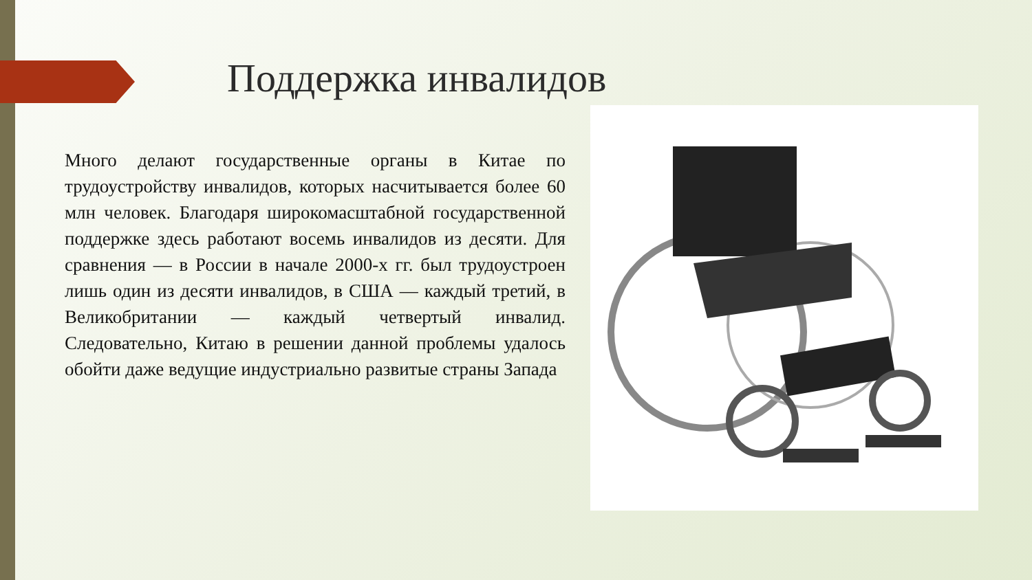Поддержка инвалидов
Много делают государственные органы в Китае по трудоустройству инвалидов, которых насчитывается более 60 млн человек. Благодаря широкомасштабной государственной поддержке здесь работают восемь инвалидов из десяти. Для сравнения — в России в начале 2000-х гг. был трудоустроен лишь один из десяти инвалидов, в США — каждый третий, в Великобритании — каждый четвертый инвалид. Следовательно, Китаю в решении данной проблемы удалось обойти даже ведущие индустриально развитые страны Запада